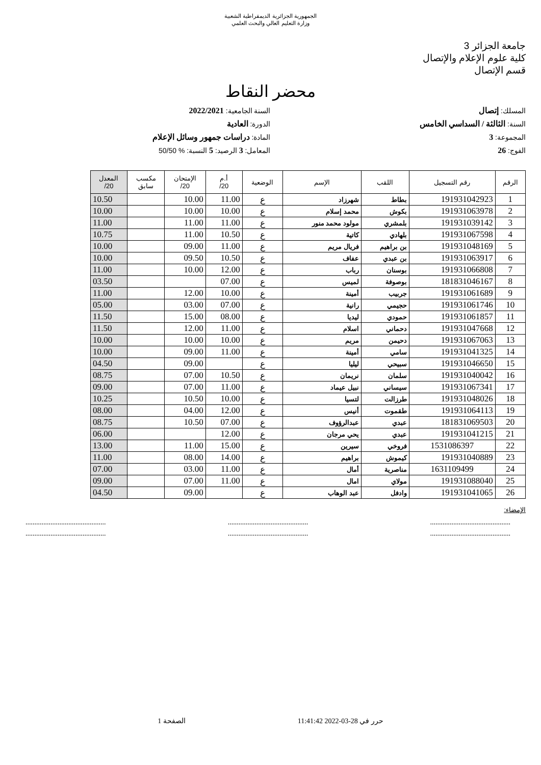الجمهورية الجزائرية الديمقراطية الشعبية
وزارة التعليم العالي والبحث العلمي
جامعة الجزائر 3
كلية علوم الإعلام والإتصال
قسم الإتصال
محضر النقاط
المسلك: إتصال
السنة الجامعية: 2022/2021
السنة: الثالثة / السداسي الخامس
الدورة: العادية
المجموعة: 3
المادة: دراسات جمهور وسائل الإعلام
الفوج: 26
المعامل: 3 الرصيد: 5 النسبة: % 50/50
| الرقم | رقم التسجيل | اللقب | الإسم | الوضعية | أ.م 20/ | الإمتحان 20/ | مكسب سابق | المعدل 20/ |
| --- | --- | --- | --- | --- | --- | --- | --- | --- |
| 1 | 191931042923 | بطاط | شهرزاد | ع | 11.00 | 10.00 | | 10.50 |
| 2 | 191931063978 | بكوش | محمد إسلام | ع | 10.00 | 10.00 | | 10.00 |
| 3 | 191931039142 | بلمشري | مولود محمد منور | ع | 11.00 | 11.00 | | 11.00 |
| 4 | 191931067598 | بلهادي | كاتية | ع | 10.50 | 11.00 | | 10.75 |
| 5 | 191931048169 | بن براهيم | فريال مريم | ع | 11.00 | 09.00 | | 10.00 |
| 6 | 191931063917 | بن عبدي | عفاف | ع | 10.50 | 09.50 | | 10.00 |
| 7 | 191931066808 | بوسنان | رباب | ع | 12.00 | 10.00 | | 11.00 |
| 8 | 181831046167 | بوصوفة | لميس | ع | 07.00 | | | 03.50 |
| 9 | 191931061689 | جربيب | أمينة | ع | 10.00 | 12.00 | | 11.00 |
| 10 | 191931061746 | حجيمي | رانية | ع | 07.00 | 03.00 | | 05.00 |
| 11 | 191931061857 | حمودي | ليديا | ع | 08.00 | 15.00 | | 11.50 |
| 12 | 191931047668 | دحماني | اسلام | ع | 11.00 | 12.00 | | 11.50 |
| 13 | 191931067063 | دحيمن | مريم | ع | 10.00 | 10.00 | | 10.00 |
| 14 | 191931041325 | سامي | أمينة | ع | 11.00 | 09.00 | | 10.00 |
| 15 | 191931046650 | سبيحي | ليليا | ع | | 09.00 | | 04.50 |
| 16 | 191931040042 | سلمان | نريمان | ع | 10.50 | 07.00 | | 08.75 |
| 17 | 191931067341 | سيساني | نبيل عيماد | ع | 11.00 | 07.00 | | 09.00 |
| 18 | 191931048026 | طرزالت | لتسيا | ع | 10.00 | 10.50 | | 10.25 |
| 19 | 191931064113 | طقموت | أنيس | ع | 12.00 | 04.00 | | 08.00 |
| 20 | 181831069503 | عبدي | عبدالرؤوف | ع | 07.00 | 10.50 | | 08.75 |
| 21 | 191931041215 | عبدي | يحي مرجان | ع | 12.00 | | | 06.00 |
| 22 | 1531086397 | فروخي | سيرين | ع | 15.00 | 11.00 | | 13.00 |
| 23 | 191931040889 | كيموش | براهيم | ع | 14.00 | 08.00 | | 11.00 |
| 24 | 1631109499 | مناصرية | أمال | ع | 11.00 | 03.00 | | 07.00 |
| 25 | 191931088040 | مولاي | امال | ع | 11.00 | 07.00 | | 09.00 |
| 26 | 191931041065 | وادفل | عبد الوهاب | ع | | 09.00 | | 04.50 |
الإمضاء:
.............................................
..........................................................................................
..........................................................................................
.............................................
حرر في 28-03-2022 11:41:42 الصفحة 1